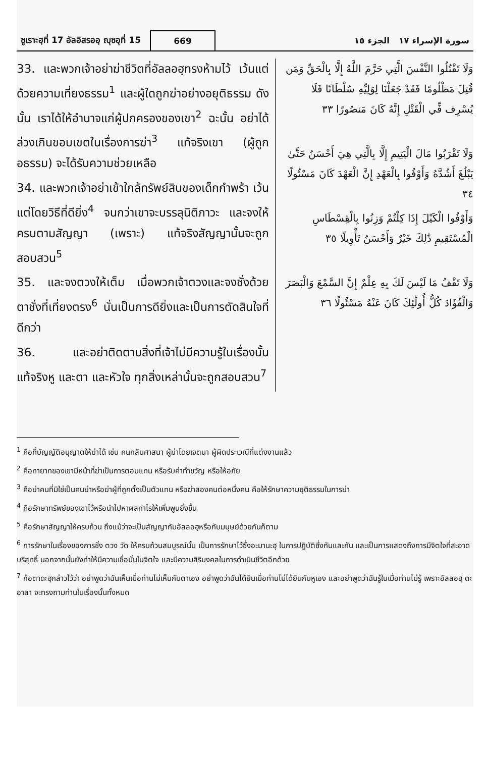ซูเราะฮฺที่ 17 อัลอิสรออฺ ญุซอุที่ 15
669
سورة الإسراء ١٧ الجزء ١٥
33. และพวกเจ้าอย่าฆ่าชีวิตที่อัลลอฮฺทรงห้ามไว้ เว้นแต่ด้วยความเที่ยงธรรม<sup>1</sup> และผู้ใดถูกฆ่าอย่างอยุติธรรม ดังนั้น เราได้ให้อำนาจแก่ผู้ปกครองของเขา<sup>2</sup> ฉะนั้น อย่าได้ล่วงเกินขอบเขตในเรื่องการฆ่า<sup>3</sup> แท้จริงเขา (ผู้ถูกอธรรม) จะได้รับความช่วยเหลือ
34. และพวกเจ้าอย่าเข้าใกล้ทรัพย์สินของเด็กกำพร้า เว้นแต่โดยวิธีที่ดียิ่ง<sup>4</sup> จนกว่าเขาจะบรรลุนิติภาวะ และจงให้ครบตามสัญญา (เพราะ) แท้จริงสัญญานั้นจะถูกสอบสวน<sup>5</sup>
35. และจงตวงให้เต็ม เมื่อพวกเจ้าตวงและจงชั่งด้วยตาชั่งที่เที่ยงตรง<sup>6</sup> นั่นเป็นการดียิ่งและเป็นการตัดสินใจที่ดีกว่า
36. และอย่าติดตามสิ่งที่เจ้าไม่มีความรู้ในเรื่องนั้น แท้จริงหู และตา และหัวใจ ทุกสิ่งเหล่านั้นจะถูกสอบสวน<sup>7</sup>
وَلَا تَقْتُلُوا النَّفْسَ الَّتِي حَرَّمَ اللَّهُ إِلَّا بِالْحَقِّ وَمَن قُتِلَ مَظْلُومًا فَقَدْ جَعَلْنَا لِوَلِيِّهِ سُلْطَانًا فَلَا يُسْرِف فِّي الْقَتْلِ إِنَّهُ كَانَ مَنصُورًا ٣٣
وَلَا تَقْرَبُوا مَالَ الْيَتِيمِ إِلَّا بِالَّتِي هِيَ أَحْسَنُ حَتَّىٰ يَبْلُغَ أَشُدَّهُ وَأَوْفُوا بِالْعَهْدِ إِنَّ الْعَهْدَ كَانَ مَسْئُولًا ٣٤
وَأَوْفُوا الْكَيْلَ إِذَا كِلْتُمْ وَزِنُوا بِالْقِسْطَاسِ الْمُسْتَقِيمِ ذَٰلِكَ خَيْرٌ وَأَحْسَنُ تَأْوِيلًا ٣٥
وَلَا تَقْفُ مَا لَيْسَ لَكَ بِهِ عِلْمٌ إِنَّ السَّمْعَ وَالْبَصَرَ وَالْفُؤَادَ كُلُّ أُولَٰئِكَ كَانَ عَنْهُ مَسْئُولًا ٣٦
<sup>1</sup> คือที่บัญญัติอนุญาตให้ฆ่าได้ เช่น คนกลับศาสนา ผู้ฆ่าโดยเจตนา ผู้ผิดประเวณีที่แต่งงานแล้ว
<sup>2</sup> คือทายาทของเขามีหน้าที่ฆ่าเป็นการตอบแทน หรือรับค่าทำขวัญ หรือให้อภัย
<sup>3</sup> คือฆ่าคนที่มิใช่เป็นคนฆ่าหรือฆ่าผู้ที่ถูกตั้งเป็นตัวแทน หรือฆ่าสองคนต่อหนึ่งคน คือให้รักษาความยุติธรรมในการฆ่า
<sup>4</sup> คือรักษาทรัพย์ของเขาไว้หรือนำไปหาผลกำไรให้เพิ่มพูนยิ่งขึ้น
<sup>5</sup> คือรักษาสัญญาให้ครบถ้วน ถึงแม้ว่าจะเป็นสัญญากับอัลลอฮฺหรือกับมนุษย์ด้วยกันก็ตาม
<sup>6</sup> การรักษาในเรื่องของการชั่ง ตวง วัด ให้ครบถ้วนสมบูรณ์นั้น เป็นการรักษาไว้ซึ่งอะมานะฮฺ ในการปฏิบัติซึ่งกันและกัน และเป็นการแสดงถึงการมีจิตใจที่สะอาดบริสุทธิ์ นอกจากนั้นยังทำให้มีความเชื่อมั่นในจิตใจ และมีความสิริมงคลในการดำเนินชีวิตอีกด้วย
<sup>7</sup> ก้อตาดะฮฺกล่าวไว้ว่า อย่าพูดว่าฉันเห็นเมื่อท่านไม่เห็นกับตาเอง อย่าพูดว่าฉันได้ยินเมื่อท่านไม่ได้ยินกับหูเอง และอย่าพูดว่าฉันรู้ในเมื่อท่านไม่รู้ เพราะอัลลอฮฺ ตะอาลา จะทรงถามท่านในเรื่องนั้นทั้งหมด